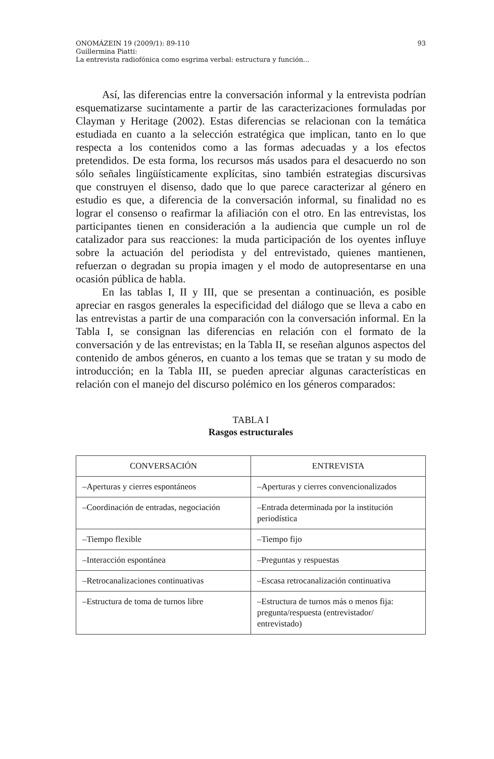ONOMÁZEIN 19 (2009/1): 89-110
Guillermina Piatti:
La entrevista radiofónica como esgrima verbal: estructura y función...
93
Así, las diferencias entre la conversación informal y la entrevista podrían esquematizarse sucintamente a partir de las caracterizaciones formuladas por Clayman y Heritage (2002). Estas diferencias se relacionan con la temática estudiada en cuanto a la selección estratégica que implican, tanto en lo que respecta a los contenidos como a las formas adecuadas y a los efectos pretendidos. De esta forma, los recursos más usados para el desacuerdo no son sólo señales lingüísticamente explícitas, sino también estrategias discursivas que construyen el disenso, dado que lo que parece caracterizar al género en estudio es que, a diferencia de la conversación informal, su finalidad no es lograr el consenso o reafirmar la afiliación con el otro. En las entrevistas, los participantes tienen en consideración a la audiencia que cumple un rol de catalizador para sus reacciones: la muda participación de los oyentes influye sobre la actuación del periodista y del entrevistado, quienes mantienen, refuerzan o degradan su propia imagen y el modo de autopresentarse en una ocasión pública de habla.
En las tablas I, II y III, que se presentan a continuación, es posible apreciar en rasgos generales la especificidad del diálogo que se lleva a cabo en las entrevistas a partir de una comparación con la conversación informal. En la Tabla I, se consignan las diferencias en relación con el formato de la conversación y de las entrevistas; en la Tabla II, se reseñan algunos aspectos del contenido de ambos géneros, en cuanto a los temas que se tratan y su modo de introducción; en la Tabla III, se pueden apreciar algunas características en relación con el manejo del discurso polémico en los géneros comparados:
TABLA I
Rasgos estructurales
| CONVERSACIÓN | ENTREVISTA |
| --- | --- |
| –Aperturas y cierres espontáneos | –Aperturas y cierres convencionalizados |
| –Coordinación de entradas, negociación | –Entrada determinada por la institución periodística |
| –Tiempo flexible | –Tiempo fijo |
| –Interacción espontánea | –Preguntas y respuestas |
| –Retrocanalizaciones continuativas | –Escasa retrocanalización continuativa |
| –Estructura de toma de turnos libre | –Estructura de turnos más o menos fija: pregunta/respuesta (entrevistador/ entrevistado) |